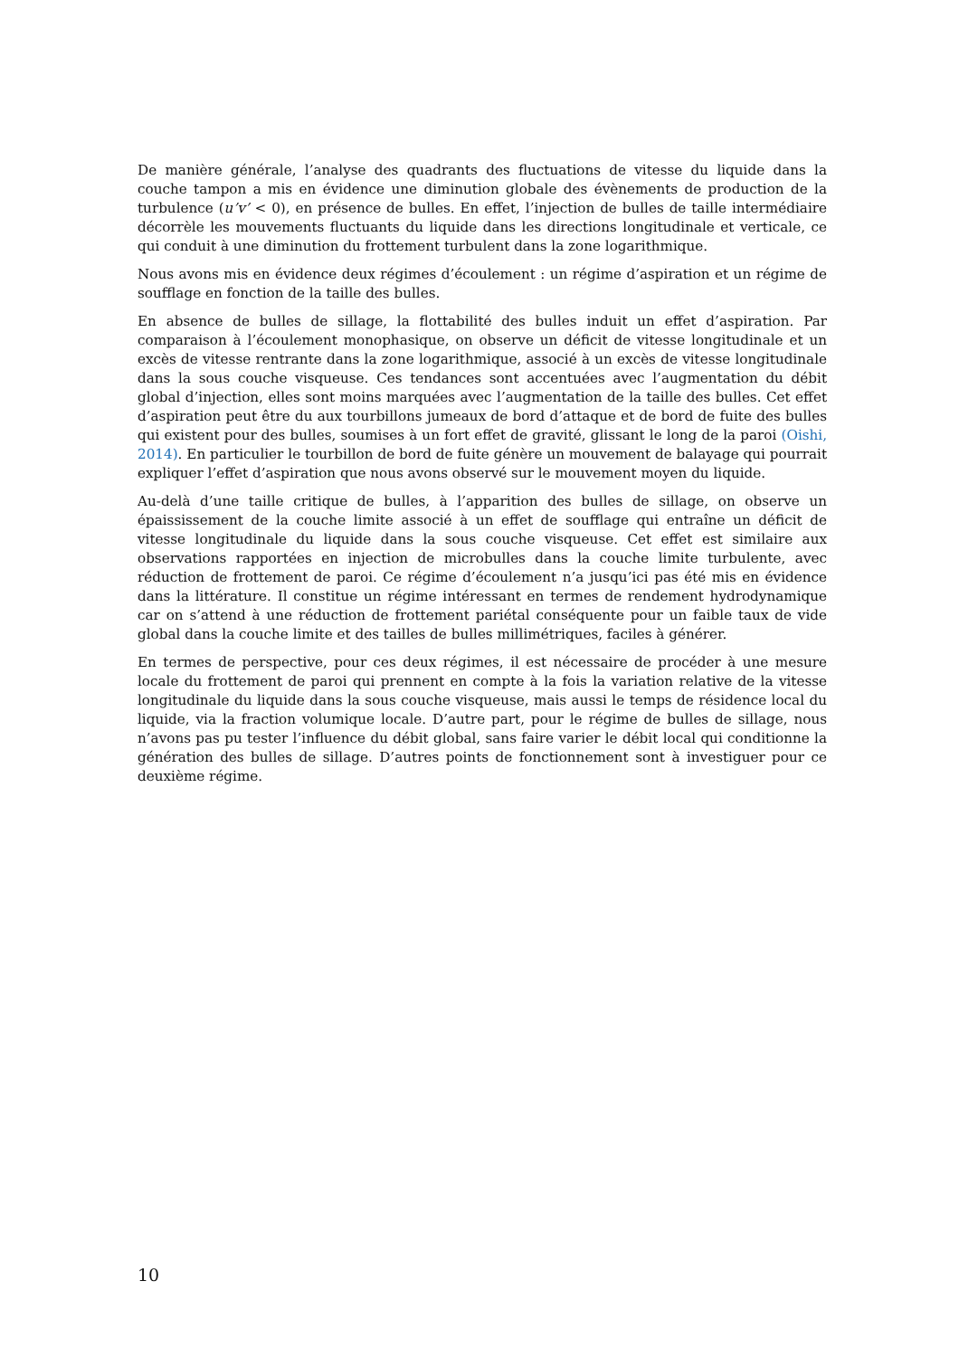De manière générale, l’analyse des quadrants des fluctuations de vitesse du liquide dans la couche tampon a mis en évidence une diminution globale des évènements de production de la turbulence (u’v’ < 0), en présence de bulles. En effet, l’injection de bulles de taille intermédiaire décorrèle les mouvements fluctuants du liquide dans les directions longitudinale et verticale, ce qui conduit à une diminution du frottement turbulent dans la zone logarithmique.
Nous avons mis en évidence deux régimes d’écoulement : un régime d’aspiration et un régime de soufflage en fonction de la taille des bulles.
En absence de bulles de sillage, la flottabilité des bulles induit un effet d’aspiration. Par comparaison à l’écoulement monophasique, on observe un déficit de vitesse longitudinale et un excès de vitesse rentrante dans la zone logarithmique, associé à un excès de vitesse longitudinale dans la sous couche visqueuse. Ces tendances sont accentuées avec l’augmentation du débit global d’injection, elles sont moins marquées avec l’augmentation de la taille des bulles. Cet effet d’aspiration peut être du aux tourbillons jumeaux de bord d’attaque et de bord de fuite des bulles qui existent pour des bulles, soumises à un fort effet de gravité, glissant le long de la paroi (Oishi, 2014). En particulier le tourbillon de bord de fuite génère un mouvement de balayage qui pourrait expliquer l’effet d’aspiration que nous avons observé sur le mouvement moyen du liquide.
Au-delà d’une taille critique de bulles, à l’apparition des bulles de sillage, on observe un épaississement de la couche limite associé à un effet de soufflage qui entraîne un déficit de vitesse longitudinale du liquide dans la sous couche visqueuse. Cet effet est similaire aux observations rapportées en injection de microbulles dans la couche limite turbulente, avec réduction de frottement de paroi. Ce régime d’écoulement n’a jusqu’ici pas été mis en évidence dans la littérature. Il constitue un régime intéressant en termes de rendement hydrodynamique car on s’attend à une réduction de frottement pariétal conséquente pour un faible taux de vide global dans la couche limite et des tailles de bulles millimétriques, faciles à générer.
En termes de perspective, pour ces deux régimes, il est nécessaire de procéder à une mesure locale du frottement de paroi qui prennent en compte à la fois la variation relative de la vitesse longitudinale du liquide dans la sous couche visqueuse, mais aussi le temps de résidence local du liquide, via la fraction volumique locale. D’autre part, pour le régime de bulles de sillage, nous n’avons pas pu tester l’influence du débit global, sans faire varier le débit local qui conditionne la génération des bulles de sillage. D’autres points de fonctionnement sont à investiguer pour ce deuxième régime.
10